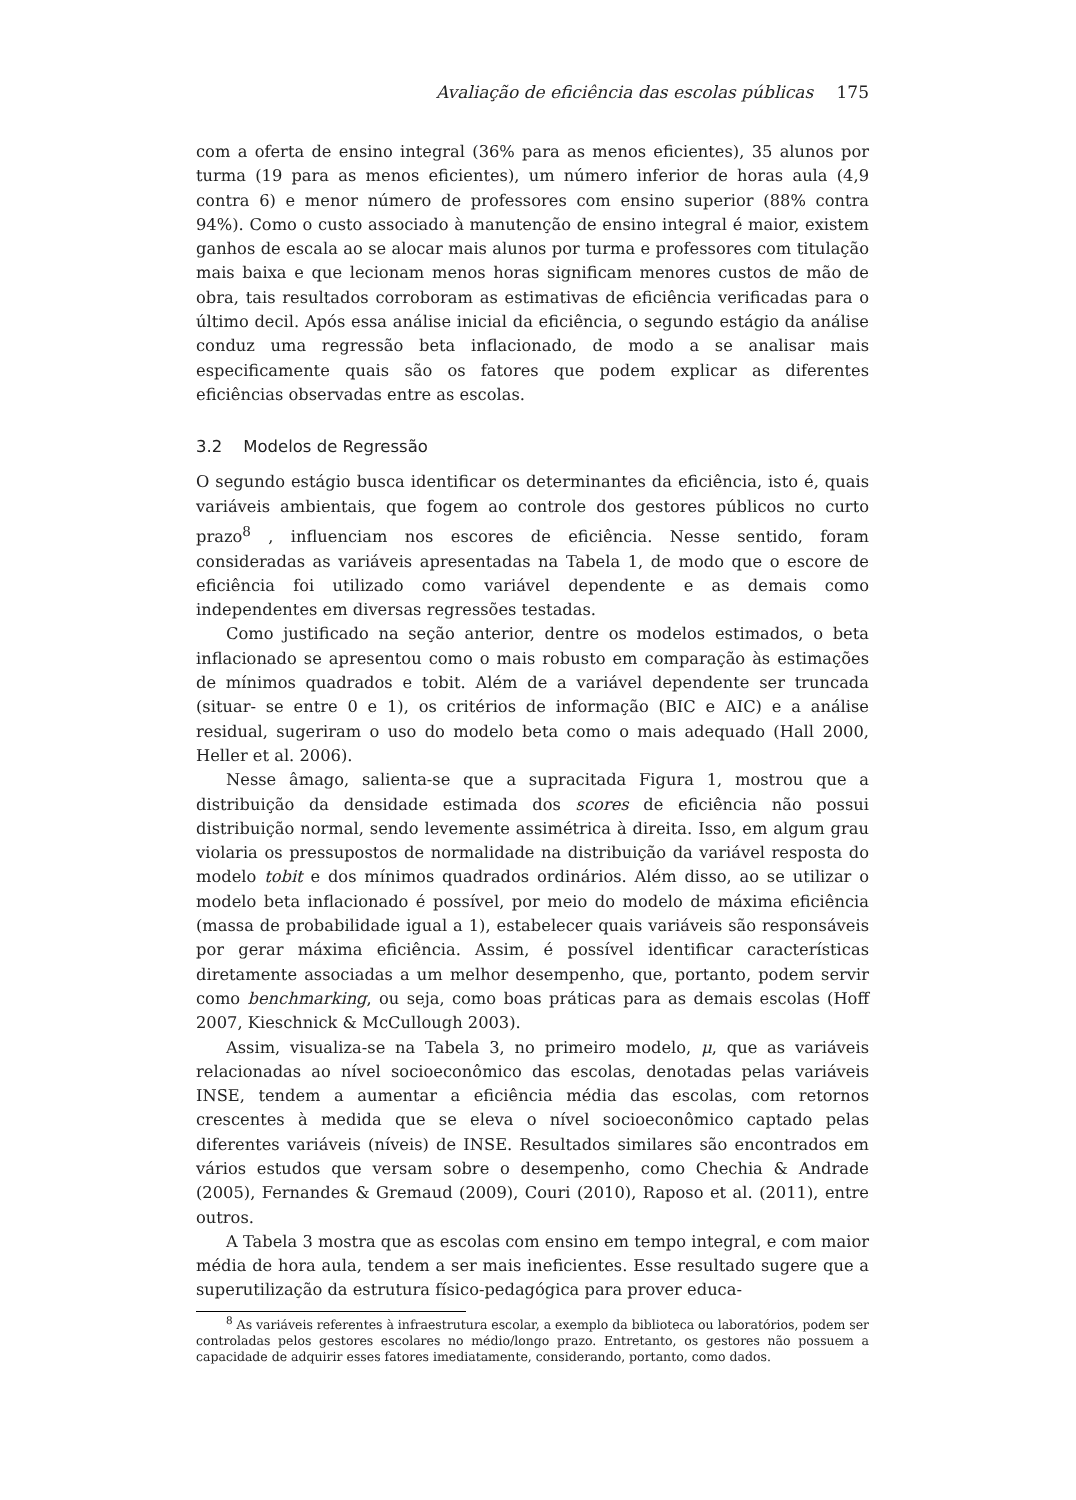Avaliação de eficiência das escolas públicas 175
com a oferta de ensino integral (36% para as menos eficientes), 35 alunos por turma (19 para as menos eficientes), um número inferior de horas aula (4,9 contra 6) e menor número de professores com ensino superior (88% contra 94%). Como o custo associado à manutenção de ensino integral é maior, existem ganhos de escala ao se alocar mais alunos por turma e professores com titulação mais baixa e que lecionam menos horas significam menores custos de mão de obra, tais resultados corroboram as estimativas de eficiência verificadas para o último decil. Após essa análise inicial da eficiência, o segundo estágio da análise conduz uma regressão beta inflacionado, de modo a se analisar mais especificamente quais são os fatores que podem explicar as diferentes eficiências observadas entre as escolas.
3.2 Modelos de Regressão
O segundo estágio busca identificar os determinantes da eficiência, isto é, quais variáveis ambientais, que fogem ao controle dos gestores públicos no curto prazo<sup>8</sup> , influenciam nos escores de eficiência. Nesse sentido, foram consideradas as variáveis apresentadas na Tabela 1, de modo que o escore de eficiência foi utilizado como variável dependente e as demais como independentes em diversas regressões testadas.
Como justificado na seção anterior, dentre os modelos estimados, o beta inflacionado se apresentou como o mais robusto em comparação às estimações de mínimos quadrados e tobit. Além de a variável dependente ser truncada (situar- se entre 0 e 1), os critérios de informação (BIC e AIC) e a análise residual, sugeriram o uso do modelo beta como o mais adequado (Hall 2000, Heller et al. 2006).
Nesse âmago, salienta-se que a supracitada Figura 1, mostrou que a distribuição da densidade estimada dos scores de eficiência não possui distribuição normal, sendo levemente assimétrica à direita. Isso, em algum grau violaria os pressupostos de normalidade na distribuição da variável resposta do modelo tobit e dos mínimos quadrados ordinários. Além disso, ao se utilizar o modelo beta inflacionado é possível, por meio do modelo de máxima eficiência (massa de probabilidade igual a 1), estabelecer quais variáveis são responsáveis por gerar máxima eficiência. Assim, é possível identificar características diretamente associadas a um melhor desempenho, que, portanto, podem servir como benchmarking, ou seja, como boas práticas para as demais escolas (Hoff 2007, Kieschnick & McCullough 2003).
Assim, visualiza-se na Tabela 3, no primeiro modelo, μ, que as variáveis relacionadas ao nível socioeconômico das escolas, denotadas pelas variáveis INSE, tendem a aumentar a eficiência média das escolas, com retornos crescentes à medida que se eleva o nível socioeconômico captado pelas diferentes variáveis (níveis) de INSE. Resultados similares são encontrados em vários estudos que versam sobre o desempenho, como Chechia & Andrade (2005), Fernandes & Gremaud (2009), Couri (2010), Raposo et al. (2011), entre outros.
A Tabela 3 mostra que as escolas com ensino em tempo integral, e com maior média de hora aula, tendem a ser mais ineficientes. Esse resultado sugere que a superutilização da estrutura físico-pedagógica para prover educa-
<sup>8</sup> As variáveis referentes à infraestrutura escolar, a exemplo da biblioteca ou laboratórios, podem ser controladas pelos gestores escolares no médio/longo prazo. Entretanto, os gestores não possuem a capacidade de adquirir esses fatores imediatamente, considerando, portanto, como dados.